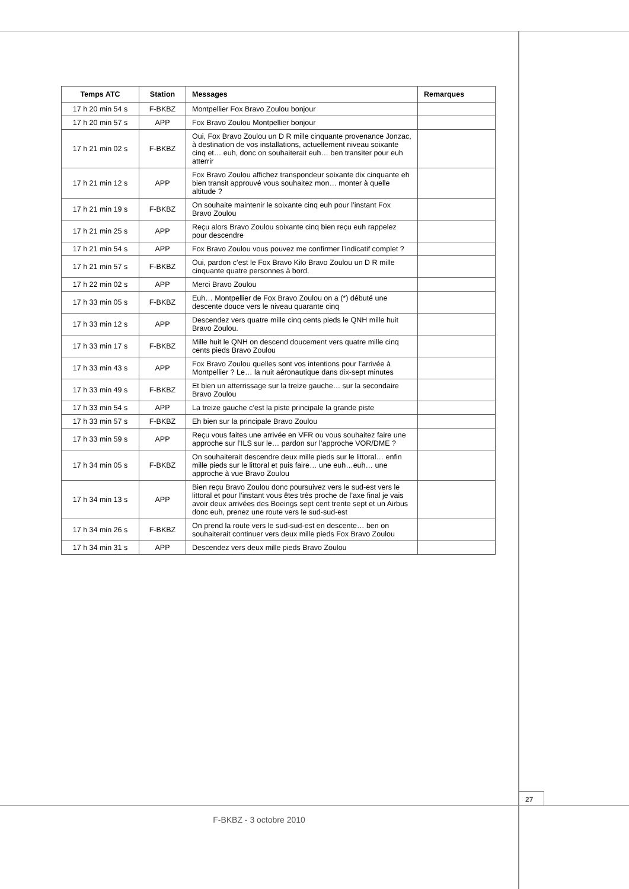| Temps ATC | Station | Messages | Remarques |
| --- | --- | --- | --- |
| 17 h 20 min 54 s | F-BKBZ | Montpellier Fox Bravo Zoulou bonjour | |
| 17 h 20 min 57 s | APP | Fox Bravo Zoulou Montpellier bonjour | |
| 17 h 21 min 02 s | F-BKBZ | Oui, Fox Bravo Zoulou un D R mille cinquante provenance Jonzac, à destination de vos installations, actuellement niveau soixante cinq et… euh, donc on souhaiterait euh… ben transiter pour euh atterrir | |
| 17 h 21 min 12 s | APP | Fox Bravo Zoulou affichez transpondeur soixante dix cinquante eh bien transit approuvé vous souhaitez mon… monter à quelle altitude ? | |
| 17 h 21 min 19 s | F-BKBZ | On souhaite maintenir le soixante cinq euh pour l’instant Fox Bravo Zoulou | |
| 17 h 21 min 25 s | APP | Reçu alors Bravo Zoulou soixante cinq bien reçu euh rappelez pour descendre | |
| 17 h 21 min 54 s | APP | Fox Bravo Zoulou vous pouvez me confirmer l’indicatif complet ? | |
| 17 h 21 min 57 s | F-BKBZ | Oui, pardon c’est le Fox Bravo Kilo Bravo Zoulou un D R mille cinquante quatre personnes à bord. | |
| 17 h 22 min 02 s | APP | Merci Bravo Zoulou | |
| 17 h 33 min 05 s | F-BKBZ | Euh… Montpellier de Fox Bravo Zoulou on a (*) débuté une descente douce vers le niveau quarante cinq | |
| 17 h 33 min 12 s | APP | Descendez vers quatre mille cinq cents pieds le QNH mille huit Bravo Zoulou. | |
| 17 h 33 min 17 s | F-BKBZ | Mille huit le QNH on descend doucement vers quatre mille cinq cents pieds Bravo Zoulou | |
| 17 h 33 min 43 s | APP | Fox Bravo Zoulou quelles sont vos intentions pour l’arrivée à Montpellier ? Le… la nuit aéronautique dans dix-sept minutes | |
| 17 h 33 min 49 s | F-BKBZ | Et bien un atterrissage sur la treize gauche… sur la secondaire Bravo Zoulou | |
| 17 h 33 min 54 s | APP | La treize gauche c’est la piste principale la grande piste | |
| 17 h 33 min 57 s | F-BKBZ | Eh bien sur la principale Bravo Zoulou | |
| 17 h 33 min 59 s | APP | Reçu vous faites une arrivée en VFR ou vous souhaitez faire une approche sur l’ILS sur le… pardon sur l’approche VOR/DME ? | |
| 17 h 34 min 05 s | F-BKBZ | On souhaiterait descendre deux mille pieds sur le littoral… enfin mille pieds sur le littoral et puis faire… une euh…euh… une approche à vue Bravo Zoulou | |
| 17 h 34 min 13 s | APP | Bien reçu Bravo Zoulou donc poursuivez vers le sud-est vers le littoral et pour l’instant vous êtes très proche de l’axe final je vais avoir deux arrivées des Boeings sept cent trente sept et un Airbus donc euh, prenez une route vers le sud-sud-est | |
| 17 h 34 min 26 s | F-BKBZ | On prend la route vers le sud-sud-est en descente… ben on souhaiterait continuer vers deux mille pieds Fox Bravo Zoulou | |
| 17 h 34 min 31 s | APP | Descendez vers deux mille pieds Bravo Zoulou | |
27
F-BKBZ - 3 octobre 2010